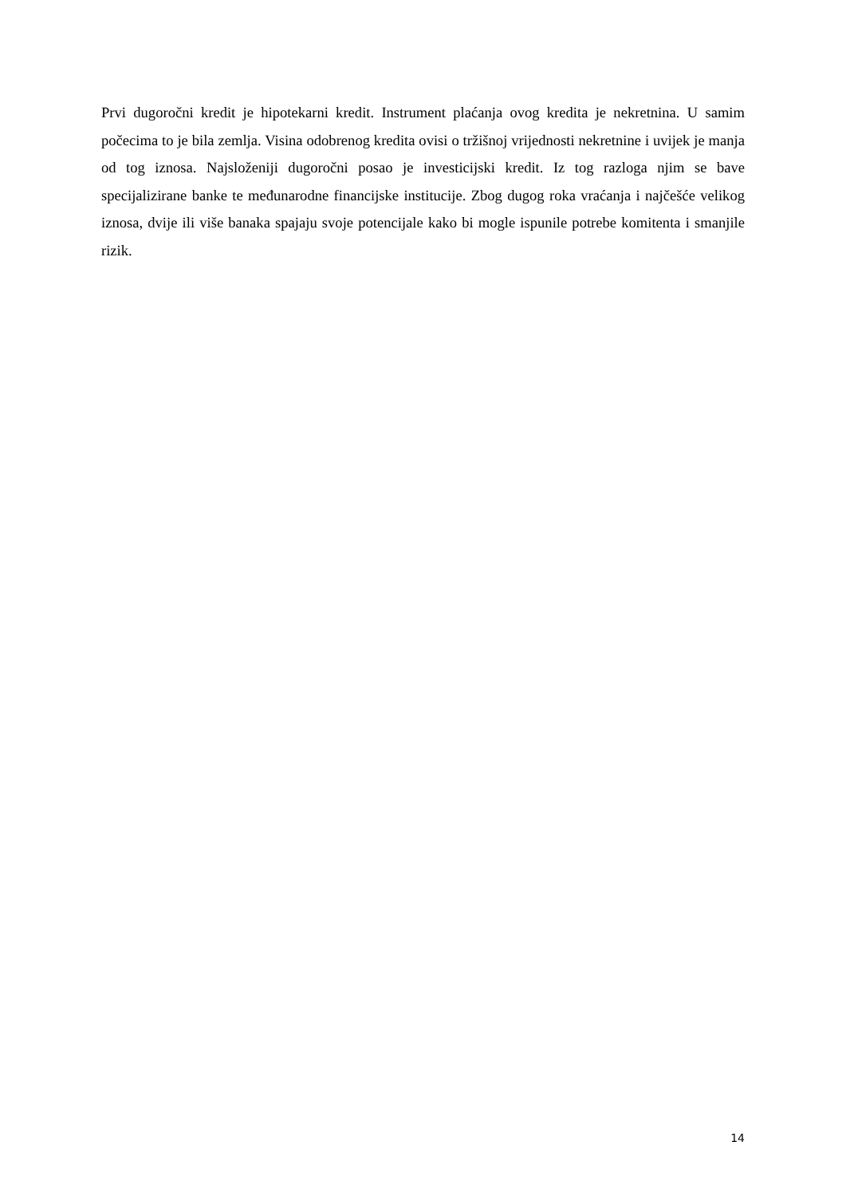Prvi dugoročni kredit je hipotekarni kredit. Instrument plaćanja ovog kredita je nekretnina. U samim počecima to je bila zemlja. Visina odobrenog kredita ovisi o tržišnoj vrijednosti nekretnine i uvijek je manja od tog iznosa. Najsloženiji dugoročni posao je investicijski kredit. Iz tog razloga njim se bave specijalizirane banke te međunarodne financijske institucije. Zbog dugog roka vraćanja i najčešće velikog iznosa, dvije ili više banaka spajaju svoje potencijale kako bi mogle ispunile potrebe komitenta i smanjile rizik.
14